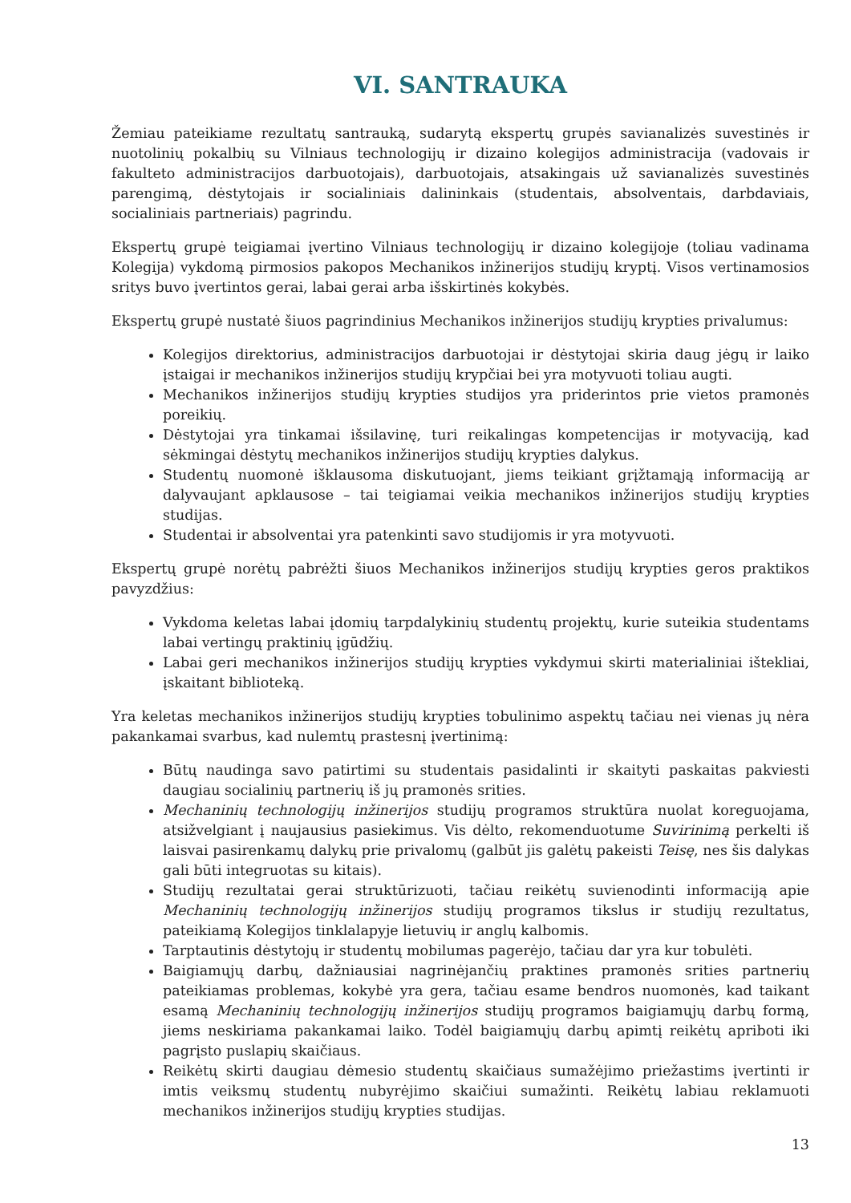VI. SANTRAUKA
Žemiau pateikiame rezultatų santrauką, sudarytą ekspertų grupės savianalizės suvestinės ir nuotolinių pokalbių su Vilniaus technologijų ir dizaino kolegijos administracija (vadovais ir fakulteto administracijos darbuotojais), darbuotojais, atsakingais už savianalizės suvestinės parengimą, dėstytojais ir socialiniais dalininkais (studentais, absolventais, darbdaviais, socialiniais partneriais) pagrindu.
Ekspertų grupė teigiamai įvertino Vilniaus technologijų ir dizaino kolegijoje (toliau vadinama Kolegija) vykdomą pirmosios pakopos Mechanikos inžinerijos studijų kryptį. Visos vertinamosios sritys buvo įvertintos gerai, labai gerai arba išskirtinės kokybės.
Ekspertų grupė nustatė šiuos pagrindinius Mechanikos inžinerijos studijų krypties privalumus:
Kolegijos direktorius, administracijos darbuotojai ir dėstytojai skiria daug jėgų ir laiko įstaigai ir mechanikos inžinerijos studijų krypčiai bei yra motyvuoti toliau augti.
Mechanikos inžinerijos studijų krypties studijos yra priderintos prie vietos pramonės poreikių.
Dėstytojai yra tinkamai išsilavinę, turi reikalingas kompetencijas ir motyvaciją, kad sėkmingai dėstytų mechanikos inžinerijos studijų krypties dalykus.
Studentų nuomonė išklausoma diskutuojant, jiems teikiant grįžtamąją informaciją ar dalyvaujant apklausose – tai teigiamai veikia mechanikos inžinerijos studijų krypties studijas.
Studentai ir absolventai yra patenkinti savo studijomis ir yra motyvuoti.
Ekspertų grupė norėtų pabrėžti šiuos Mechanikos inžinerijos studijų krypties geros praktikos pavyzdžius:
Vykdoma keletas labai įdomių tarpdalykinių studentų projektų, kurie suteikia studentams labai vertingų praktinių įgūdžių.
Labai geri mechanikos inžinerijos studijų krypties vykdymui skirti materialiniai ištekliai, įskaitant biblioteką.
Yra keletas mechanikos inžinerijos studijų krypties tobulinimo aspektų tačiau nei vienas jų nėra pakankamai svarbus, kad nulemtų prastesnį įvertinimą:
Būtų naudinga savo patirtimi su studentais pasidalinti ir skaityti paskaitas pakviesti daugiau socialinių partnerių iš jų pramonės srities.
Mechaninių technologijų inžinerijos studijų programos struktūra nuolat koreguojama, atsižvelgiant į naujausius pasiekimus. Vis dėlto, rekomenduotume Suvirinimą perkelti iš laisvai pasirenkamų dalykų prie privalomų (galbūt jis galėtų pakeisti Teisę, nes šis dalykas gali būti integruotas su kitais).
Studijų rezultatai gerai struktūrizuoti, tačiau reikėtų suvienodinti informaciją apie Mechaninių technologijų inžinerijos studijų programos tikslus ir studijų rezultatus, pateikiamą Kolegijos tinklalapyje lietuvių ir anglų kalbomis.
Tarptautinis dėstytojų ir studentų mobilumas pagerėjo, tačiau dar yra kur tobulėti.
Baigiamųjų darbų, dažniausiai nagrinėjančių praktines pramonės srities partnerių pateikiamas problemas, kokybė yra gera, tačiau esame bendros nuomonės, kad taikant esamą Mechaninių technologijų inžinerijos studijų programos baigiamųjų darbų formą, jiems neskiriama pakankamai laiko. Todėl baigiamųjų darbų apimtį reikėtų apriboti iki pagrįsto puslapių skaičiaus.
Reikėtų skirti daugiau dėmesio studentų skaičiaus sumažėjimo priežastims įvertinti ir imtis veiksmų studentų nubyrėjimo skaičiui sumažinti. Reikėtų labiau reklamuoti mechanikos inžinerijos studijų krypties studijas.
13